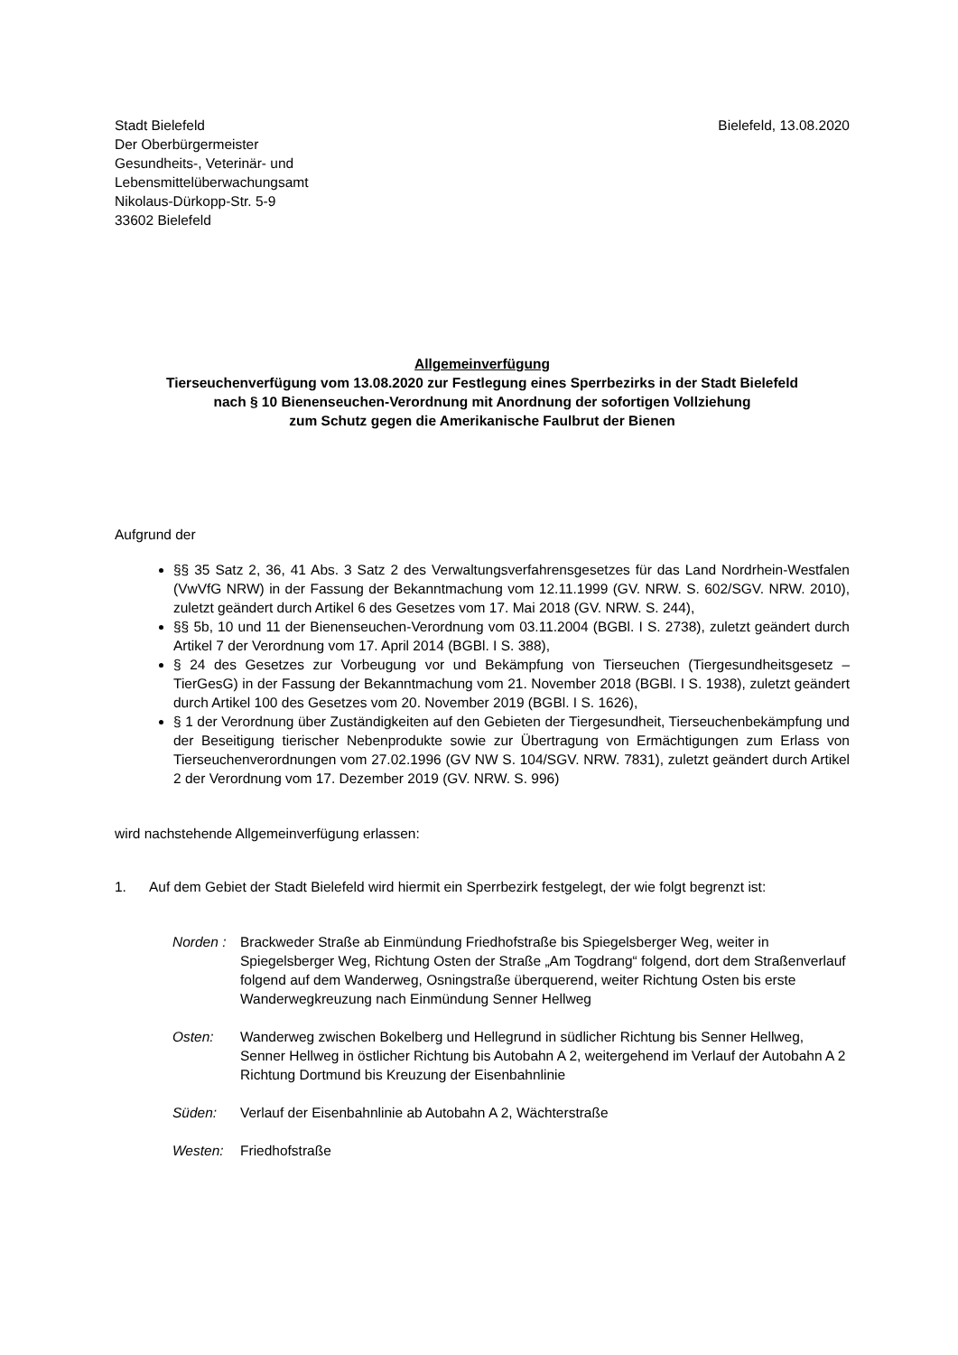Stadt Bielefeld
Der Oberbürgermeister
Gesundheits-, Veterinär- und
Lebensmittelüberwachungsamt
Nikolaus-Dürkopp-Str. 5-9
33602 Bielefeld
Bielefeld, 13.08.2020
Allgemeinverfügung
Tierseuchenverfügung vom 13.08.2020 zur Festlegung eines Sperrbezirks in der Stadt Bielefeld
nach § 10 Bienenseuchen-Verordnung mit Anordnung der sofortigen Vollziehung
zum Schutz gegen die Amerikanische Faulbrut der Bienen
Aufgrund der
§§ 35 Satz 2, 36, 41 Abs. 3 Satz 2 des Verwaltungsverfahrensgesetzes für das Land Nordrhein-Westfalen (VwVfG NRW) in der Fassung der Bekanntmachung vom 12.11.1999 (GV. NRW. S. 602/SGV. NRW. 2010), zuletzt geändert durch Artikel 6 des Gesetzes vom 17. Mai 2018 (GV. NRW. S. 244),
§§ 5b, 10 und 11 der Bienenseuchen-Verordnung vom 03.11.2004 (BGBl. I S. 2738), zuletzt geändert durch Artikel 7 der Verordnung vom 17. April 2014 (BGBl. I S. 388),
§ 24 des Gesetzes zur Vorbeugung vor und Bekämpfung von Tierseuchen (Tiergesundheitsgesetz – TierGesG) in der Fassung der Bekanntmachung vom 21. November 2018 (BGBl. I S. 1938), zuletzt geändert durch Artikel 100 des Gesetzes vom 20. November 2019 (BGBl. I S. 1626),
§ 1 der Verordnung über Zuständigkeiten auf den Gebieten der Tiergesundheit, Tierseuchenbekämpfung und der Beseitigung tierischer Nebenprodukte sowie zur Übertragung von Ermächtigungen zum Erlass von Tierseuchenverordnungen vom 27.02.1996 (GV NW S. 104/SGV. NRW. 7831), zuletzt geändert durch Artikel 2 der Verordnung vom 17. Dezember 2019 (GV. NRW. S. 996)
wird nachstehende Allgemeinverfügung erlassen:
1. Auf dem Gebiet der Stadt Bielefeld wird hiermit ein Sperrbezirk festgelegt, der wie folgt begrenzt ist:
Norden : Brackweder Straße ab Einmündung Friedhofstraße bis Spiegelsberger Weg, weiter in Spiegelsberger Weg, Richtung Osten der Straße „Am Togdrang“ folgend, dort dem Straßenverlauf folgend auf dem Wanderweg, Osningstraße überquerend, weiter Richtung Osten bis erste Wanderwegkreuzung nach Einmündung Senner Hellweg
Osten: Wanderweg zwischen Bokelberg und Hellegrund in südlicher Richtung bis Senner Hellweg, Senner Hellweg in östlicher Richtung bis Autobahn A 2, weitergehend im Verlauf der Autobahn A 2 Richtung Dortmund bis Kreuzung der Eisenbahnlinie
Süden: Verlauf der Eisenbahnlinie ab Autobahn A 2, Wächterstraße
Westen: Friedhofstraße